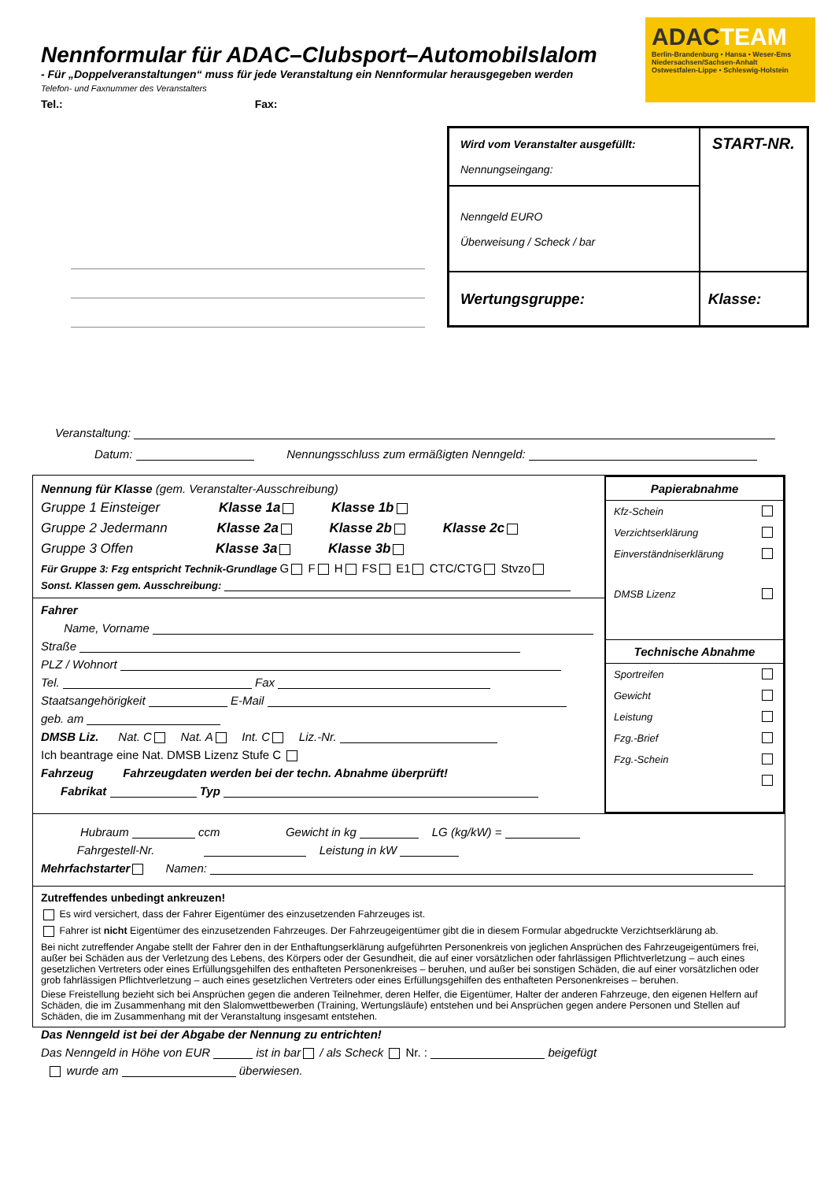Nennformular für ADAC–Clubsport–Automobilslalom
- Für „Doppelveranstaltungen“ muss für jede Veranstaltung ein Nennformular herausgegeben werden
Telefon- und Faxnummer des Veranstalters
Tel.: Fax:
ADACTEAM
Berlin-Brandenburg • Hansa • Weser-Ems
Niedersachsen/Sachsen-Anhalt
Ostwestfalen-Lippe • Schleswig-Holstein
| Wird vom Veranstalter ausgefüllt: Nennungseingang: | START-NR. |
| Nenngeld EURO Überweisung / Scheck / bar | |
| Wertungsgruppe: | Klasse: |
Veranstaltung:
Datum: Nennungsschluss zum ermäßigten Nenngeld:
Nennung für Klasse (gem. Veranstalter-Ausschreibung)
Gruppe 1 Einsteiger Klasse 1a Klasse 1b
Gruppe 2 Jedermann Klasse 2a Klasse 2b Klasse 2c
Gruppe 3 Offen Klasse 3a Klasse 3b
Für Gruppe 3: Fzg entspricht Technik-Grundlage G F H FS E1 CTC/CTG Stvzo
Sonst. Klassen gem. Ausschreibung:
Fahrer
Name, Vorname
Straße
PLZ / Wohnort
Tel. Fax
Staatsangehörigkeit E-Mail
geb. am
DMSB Liz. Nat. C Nat. A Int. C Liz.-Nr.
Ich beantrage eine Nat. DMSB Lizenz Stufe C
Fahrzeug Fahrzeugdaten werden bei der techn. Abnahme überprüft!
Fabrikat Typ
Papierabnahme
Kfz-Schein
Verzichtserklärung
Einverständniserklärung
DMSB Lizenz
Technische Abnahme
Sportreifen
Gewicht
Leistung
Fzg.-Brief
Fzg.-Schein
Hubraum ccm Gewicht in kg LG (kg/kW) =
Fahrgestell-Nr. Leistung in kW
Mehrfachstarter Namen:
Zutreffendes unbedingt ankreuzen!
Es wird versichert, dass der Fahrer Eigentümer des einzusetzenden Fahrzeuges ist.
Fahrer ist nicht Eigentümer des einzusetzenden Fahrzeuges. Der Fahrzeugeigentümer gibt die in diesem Formular abgedruckte Verzichtserklärung ab.
Bei nicht zutreffender Angabe stellt der Fahrer den in der Enthaftungserklärung aufgeführten Personenkreis von jeglichen Ansprüchen des Fahrzeugeigentümers frei, außer bei Schäden aus der Verletzung des Lebens, des Körpers oder der Gesundheit, die auf einer vorsätzlichen oder fahrlässigen Pflichtverletzung – auch eines gesetzlichen Vertreters oder eines Erfüllungsgehilfen des enthafteten Personenkreises – beruhen, und außer bei sonstigen Schäden, die auf einer vorsätzlichen oder grob fahrlässigen Pflichtverletzung – auch eines gesetzlichen Vertreters oder eines Erfüllungsgehilfen des enthafteten Personenkreises – beruhen.
Diese Freistellung bezieht sich bei Ansprüchen gegen die anderen Teilnehmer, deren Helfer, die Eigentümer, Halter der anderen Fahrzeuge, den eigenen Helfern auf Schäden, die im Zusammenhang mit den Slalomwettbewerben (Training, Wertungsläufe) entstehen und bei Ansprüchen gegen andere Personen und Stellen auf Schäden, die im Zusammenhang mit der Veranstaltung insgesamt entstehen.
Das Nenngeld ist bei der Abgabe der Nennung zu entrichten!
Das Nenngeld in Höhe von EUR ist in bar / als Scheck Nr. : beigefügt
wurde am überwiesen.